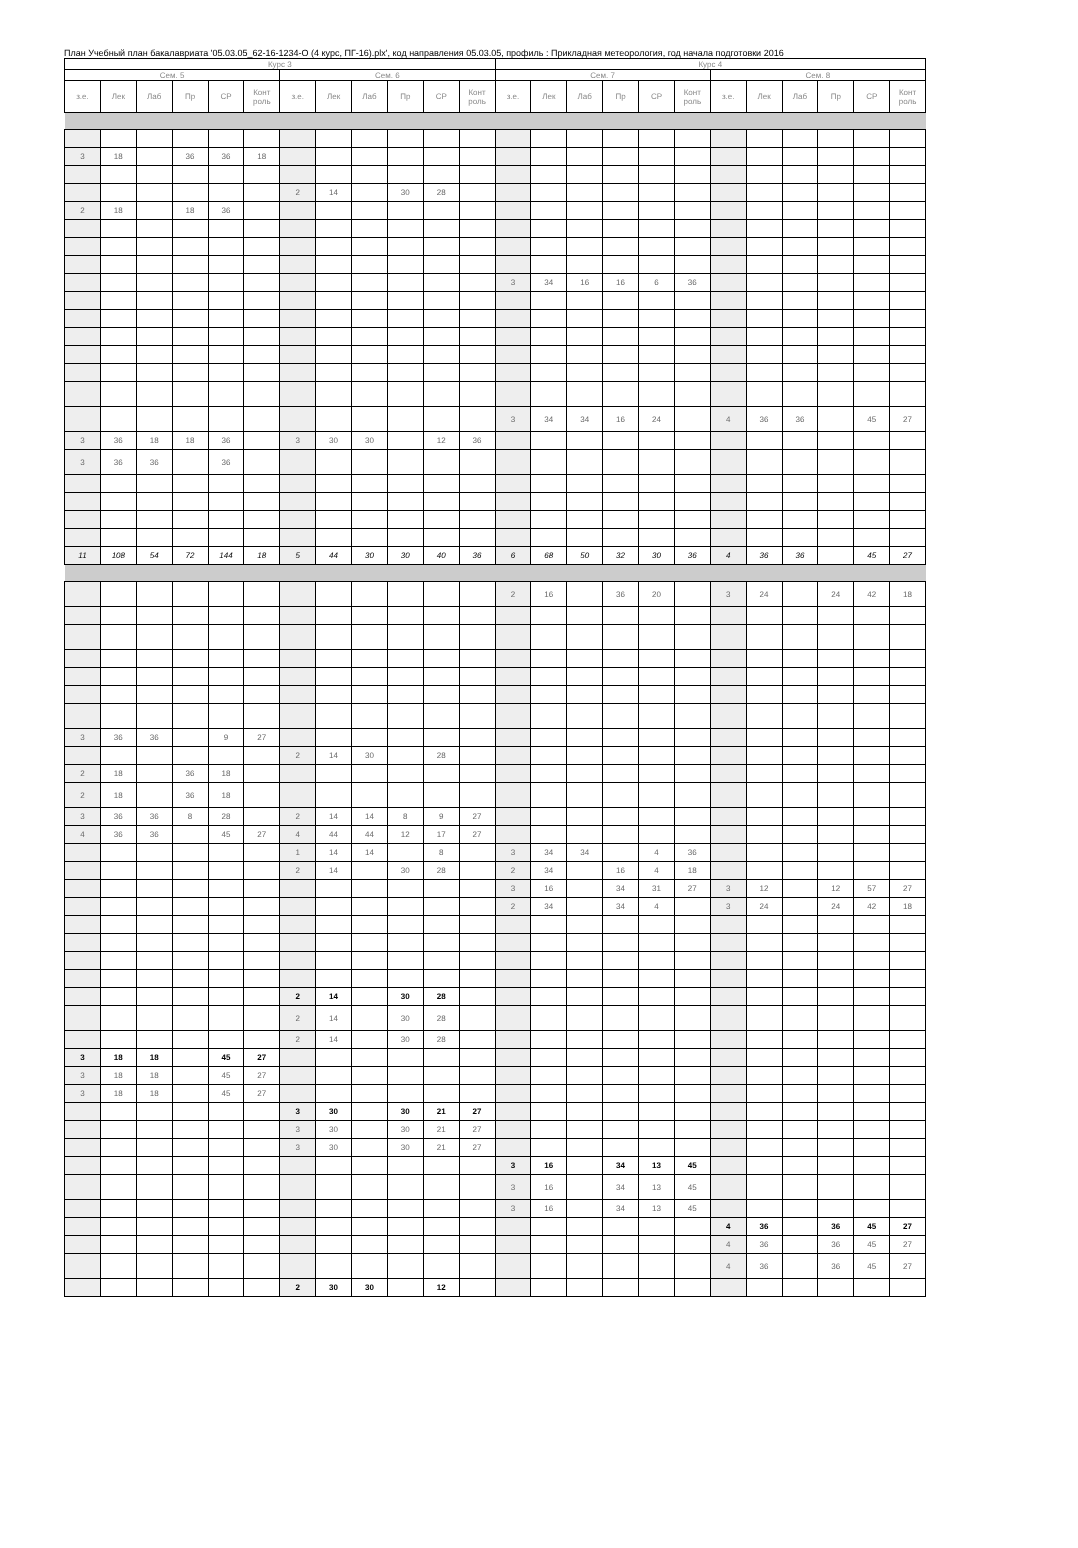План Учебный план бакалавриата '05.03.05_62-16-1234-О (4 курс, ПГ-16).plx', код направления 05.03.05, профиль : Прикладная метеорология, год начала подготовки 2016
| Курс 3 | | | | | | | | | | | | Курс 4 | | | | | | | | | | | |
| --- | --- | --- | --- | --- | --- | --- | --- | --- | --- | --- | --- | --- | --- | --- | --- | --- | --- | --- | --- | --- | --- | --- | --- |
| Сем. 5 | | | | | | Сем. 6 | | | | | | Сем. 7 | | | | | | Сем. 8 | | | | | |
| з.е. | Лек | Лаб | Пр | СР | Конт роль | з.е. | Лек | Лаб | Пр | СР | Конт роль | з.е. | Лек | Лаб | Пр | СР | Конт роль | з.е. | Лек | Лаб | Пр | СР | Конт роль |
| 3 | 18 | | 36 | 36 | 18 | | | | | | | | | | | | | | | | | | |
| | | | | | | 2 | 14 | | 30 | 28 | | | | | | | | | | | | | |
| 2 | 18 | | 18 | 36 | | | | | | | | | | | | | | | | | | | |
| | | | | | | | | | | | | 3 | 34 | 16 | 16 | 6 | 36 | | | | | | |
| | | | | | | | | | | | | 3 | 34 | 34 | 16 | 24 | | 4 | 36 | 36 | | 45 | 27 |
| 3 | 36 | 18 | 18 | 36 | | 3 | 30 | 30 | | 12 | 36 | | | | | | | | | | | | |
| 3 | 36 | 36 | | 36 | | | | | | | | | | | | | | | | | | | |
| 11 | 108 | 54 | 72 | 144 | 18 | 5 | 44 | 30 | 30 | 40 | 36 | 6 | 68 | 50 | 32 | 30 | 36 | 4 | 36 | 36 | | 45 | 27 |
| | | | | | | | | | | | | 2 | 16 | | 36 | 20 | | 3 | 24 | | 24 | 42 | 18 |
| 3 | 36 | 36 | | 9 | 27 | | | | | | | | | | | | | | | | | | |
| | | | | | | 2 | 14 | 30 | | 28 | | | | | | | | | | | | | |
| 2 | 18 | | 36 | 18 | | | | | | | | | | | | | | | | | | | |
| 2 | 18 | | 36 | 18 | | | | | | | | | | | | | | | | | | | |
| 3 | 36 | 36 | 8 | 28 | | 2 | 14 | 14 | 8 | 9 | 27 | | | | | | | | | | | | |
| 4 | 36 | 36 | | 45 | 27 | 4 | 44 | 44 | 12 | 17 | 27 | | | | | | | | | | | | |
| | | | | | | 1 | 14 | 14 | | 8 | | 3 | 34 | 34 | | 4 | 36 | | | | | | |
| | | | | | | 2 | 14 | | 30 | 28 | | 2 | 34 | | 16 | 4 | 18 | | | | | | |
| | | | | | | | | | | | | 3 | 16 | | 34 | 31 | 27 | 3 | 12 | | 12 | 57 | 27 |
| | | | | | | | | | | | | 2 | 34 | | 34 | 4 | | 3 | 24 | | 24 | 42 | 18 |
| | | | | | | 2 | 14 | | 30 | 28 | | | | | | | | | | | | | |
| | | | | | | 2 | 14 | | 30 | 28 | | | | | | | | | | | | | |
| | | | | | | 2 | 14 | | 30 | 28 | | | | | | | | | | | | | |
| 3 | 18 | 18 | | 45 | 27 | | | | | | | | | | | | | | | | | | |
| 3 | 18 | 18 | | 45 | 27 | | | | | | | | | | | | | | | | | | |
| 3 | 18 | 18 | | 45 | 27 | | | | | | | | | | | | | | | | | | |
| | | | | | | 3 | 30 | | 30 | 21 | 27 | | | | | | | | | | | | |
| | | | | | | 3 | 30 | | 30 | 21 | 27 | | | | | | | | | | | | |
| | | | | | | 3 | 30 | | 30 | 21 | 27 | | | | | | | | | | | | |
| | | | | | | | | | | | | 3 | 16 | | 34 | 13 | 45 | | | | | | |
| | | | | | | | | | | | | 3 | 16 | | 34 | 13 | 45 | | | | | | |
| | | | | | | | | | | | | 3 | 16 | | 34 | 13 | 45 | | | | | | |
| | | | | | | | | | | | | | | | | | | 4 | 36 | | 36 | 45 | 27 |
| | | | | | | | | | | | | | | | | | | 4 | 36 | | 36 | 45 | 27 |
| | | | | | | | | | | | | | | | | | | 4 | 36 | | 36 | 45 | 27 |
| | | | | | | 2 | 30 | 30 | | 12 | | | | | | | | | | | | | |